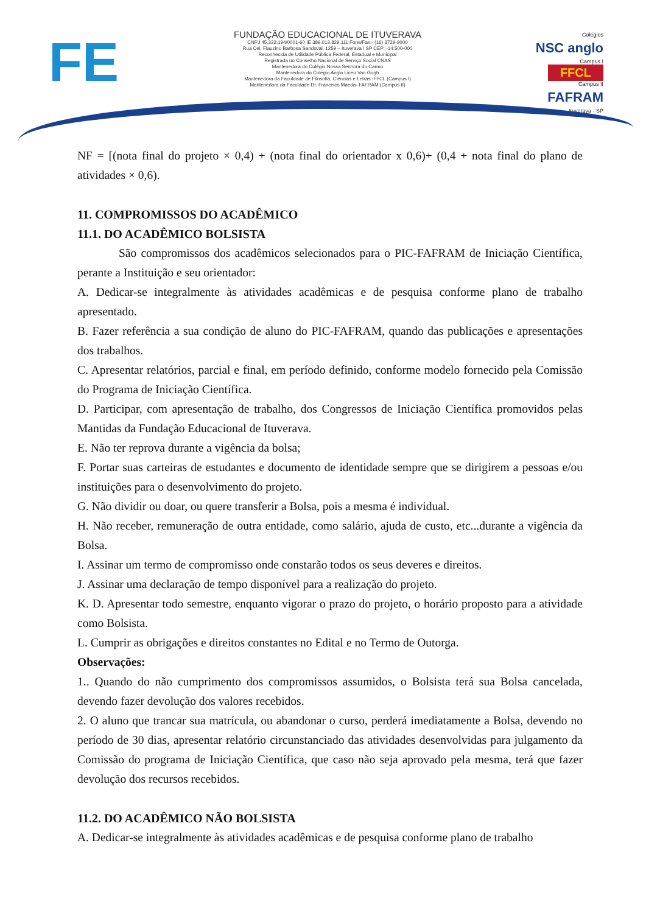FE
FUNDAÇÃO EDUCACIONAL DE ITUVERAVA
CNPJ 45.332.194/0001-60 IE 389.013.829.111 Fone/Fax:- (16) 3729-9000
Rua Cel. Flauzino Barbosa Sandoval, 1259 – Ituverava / SP CEP: -14.500-000
Reconhecida de Utilidade Pública Federal, Estadual e Municipal
Registrada no Conselho Nacional de Serviço Social CNAS
Mantenedora do Colégio Nossa Senhora do Carmo
Mantenedora do Colégio Anglo Liceu Van Gogh
Mantenedora da Faculdade de Filosofia, Ciências e Letras -FFCL (Campus I)
Mantenedora da Faculdade Dr. Francisco Maeda- FAFRAM (Campus II)
Colégios
NSC anglo
Campus I
FFCL
Campus II
FAFRAM
Ituverava - SP
NF = [(nota final do projeto × 0,4) + (nota final do orientador x 0,6)+ (0,4 + nota final do plano de atividades × 0,6).
11. COMPROMISSOS DO ACADÊMICO
11.1. DO ACADÊMICO BOLSISTA
São compromissos dos acadêmicos selecionados para o PIC-FAFRAM de Iniciação Científica, perante a Instituição e seu orientador:
A. Dedicar-se integralmente às atividades acadêmicas e de pesquisa conforme plano de trabalho apresentado.
B. Fazer referência a sua condição de aluno do PIC-FAFRAM, quando das publicações e apresentações dos trabalhos.
C. Apresentar relatórios, parcial e final, em período definido, conforme modelo fornecido pela Comissão do Programa de Iniciação Científica.
D. Participar, com apresentação de trabalho, dos Congressos de Iniciação Científica promovidos pelas Mantidas da Fundação Educacional de Ituverava.
E. Não ter reprova durante a vigência da bolsa;
F. Portar suas carteiras de estudantes e documento de identidade sempre que se dirigirem a pessoas e/ou instituições para o desenvolvimento do projeto.
G. Não dividir ou doar, ou quere transferir a Bolsa, pois a mesma é individual.
H. Não receber, remuneração de outra entidade, como salário, ajuda de custo, etc...durante a vigência da Bolsa.
I. Assinar um termo de compromisso onde constarão todos os seus deveres e direitos.
J. Assinar uma declaração de tempo disponível para a realização do projeto.
K. D. Apresentar todo semestre, enquanto vigorar o prazo do projeto, o horário proposto para a atividade como Bolsista.
L. Cumprir as obrigações e direitos constantes no Edital e no Termo de Outorga.
Observações:
1.. Quando do não cumprimento dos compromissos assumidos, o Bolsista terá sua Bolsa cancelada, devendo fazer devolução dos valores recebidos.
2. O aluno que trancar sua matrícula, ou abandonar o curso, perderá imediatamente a Bolsa, devendo no período de 30 dias, apresentar relatório circunstanciado das atividades desenvolvidas para julgamento da Comissão do programa de Iniciação Científica, que caso não seja aprovado pela mesma, terá que fazer devolução dos recursos recebidos.
11.2. DO ACADÊMICO NÃO BOLSISTA
A. Dedicar-se integralmente às atividades acadêmicas e de pesquisa conforme plano de trabalho